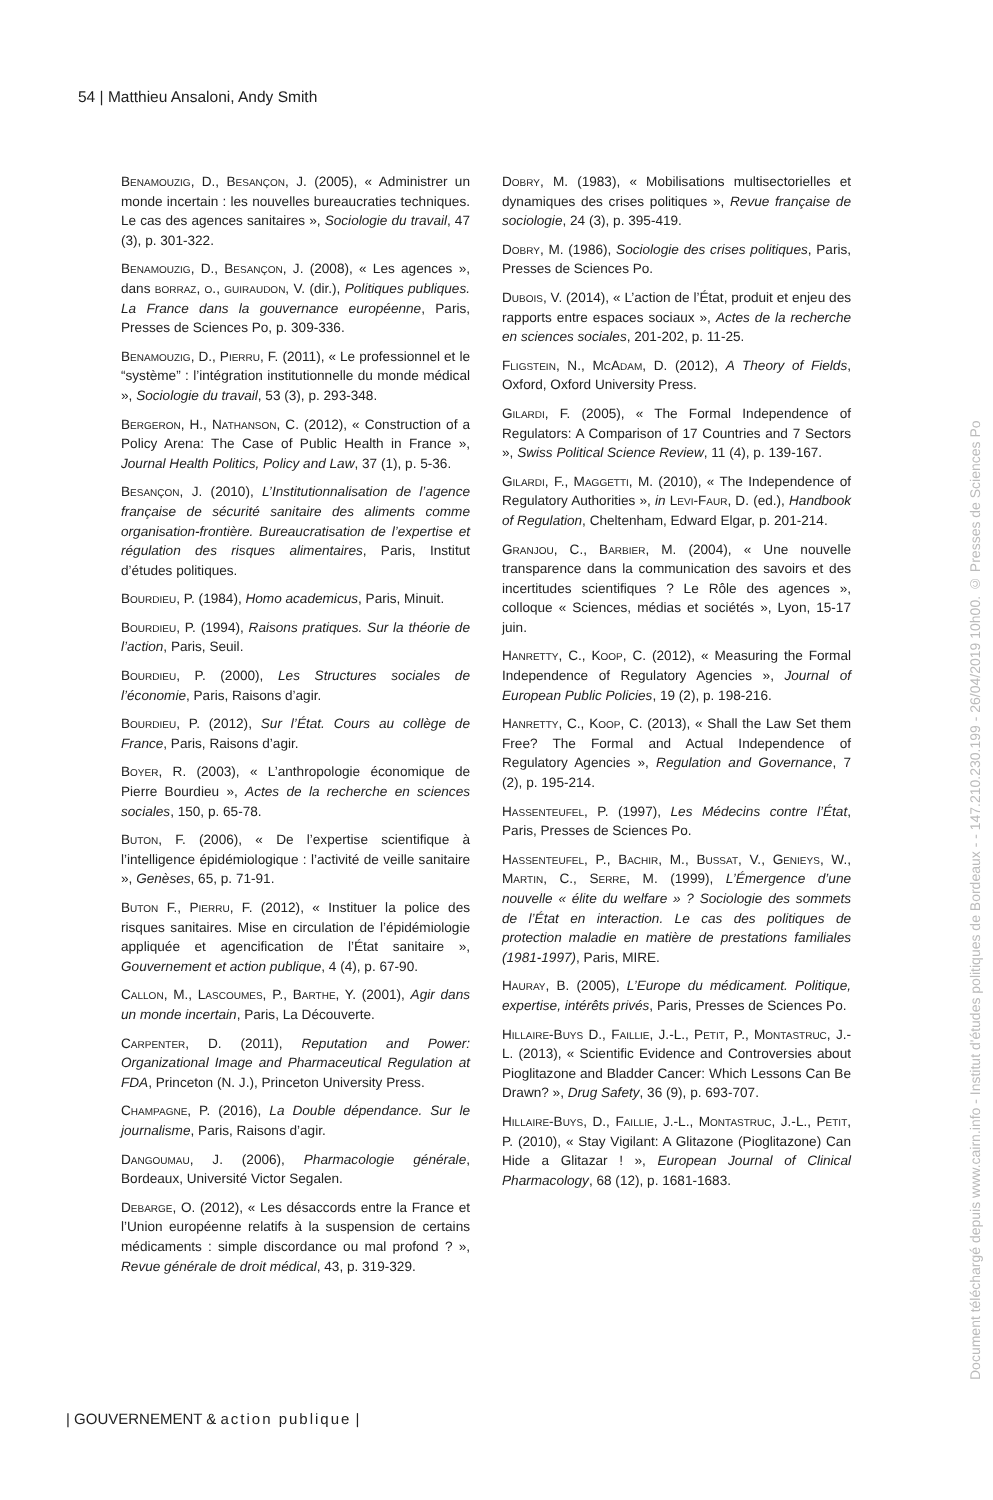54 | Matthieu Ansaloni, Andy Smith
Benamouzig, D., Besançon, J. (2005), « Administrer un monde incertain : les nouvelles bureaucraties techniques. Le cas des agences sanitaires », Sociologie du travail, 47 (3), p. 301-322.
Benamouzig, D., Besançon, J. (2008), « Les agences », dans borraz, o., guiraudon, V. (dir.), Politiques publiques. La France dans la gouvernance européenne, Paris, Presses de Sciences Po, p. 309-336.
Benamouzig, D., Pierru, F. (2011), « Le professionnel et le “système” : l’intégration institutionnelle du monde médical », Sociologie du travail, 53 (3), p. 293-348.
Bergeron, H., Nathanson, C. (2012), « Construction of a Policy Arena: The Case of Public Health in France », Journal Health Politics, Policy and Law, 37 (1), p. 5-36.
Besançon, J. (2010), L’Institutionnalisation de l’agence française de sécurité sanitaire des aliments comme organisation-frontière. Bureaucratisation de l’expertise et régulation des risques alimentaires, Paris, Institut d’études politiques.
Bourdieu, P. (1984), Homo academicus, Paris, Minuit.
Bourdieu, P. (1994), Raisons pratiques. Sur la théorie de l’action, Paris, Seuil.
Bourdieu, P. (2000), Les Structures sociales de l’économie, Paris, Raisons d’agir.
Bourdieu, P. (2012), Sur l’État. Cours au collège de France, Paris, Raisons d’agir.
Boyer, R. (2003), « L’anthropologie économique de Pierre Bourdieu », Actes de la recherche en sciences sociales, 150, p. 65-78.
Buton, F. (2006), « De l’expertise scientifique à l’intelligence épidémiologique : l’activité de veille sanitaire », Genèses, 65, p. 71-91.
Buton F., Pierru, F. (2012), « Instituer la police des risques sanitaires. Mise en circulation de l’épidémiologie appliquée et agencification de l’État sanitaire », Gouvernement et action publique, 4 (4), p. 67-90.
Callon, M., Lascoumes, P., Barthe, Y. (2001), Agir dans un monde incertain, Paris, La Découverte.
Carpenter, D. (2011), Reputation and Power: Organizational Image and Pharmaceutical Regulation at FDA, Princeton (N. J.), Princeton University Press.
Champagne, P. (2016), La Double dépendance. Sur le journalisme, Paris, Raisons d’agir.
Dangoumau, J. (2006), Pharmacologie générale, Bordeaux, Université Victor Segalen.
Debarge, O. (2012), « Les désaccords entre la France et l’Union européenne relatifs à la suspension de certains médicaments : simple discordance ou mal profond ? », Revue générale de droit médical, 43, p. 319-329.
Dobry, M. (1983), « Mobilisations multisectorielles et dynamiques des crises politiques », Revue française de sociologie, 24 (3), p. 395-419.
Dobry, M. (1986), Sociologie des crises politiques, Paris, Presses de Sciences Po.
Dubois, V. (2014), « L’action de l’État, produit et enjeu des rapports entre espaces sociaux », Actes de la recherche en sciences sociales, 201-202, p. 11-25.
Fligstein, N., McAdam, D. (2012), A Theory of Fields, Oxford, Oxford University Press.
Gilardi, F. (2005), « The Formal Independence of Regulators: A Comparison of 17 Countries and 7 Sectors », Swiss Political Science Review, 11 (4), p. 139-167.
Gilardi, F., Maggetti, M. (2010), « The Independence of Regulatory Authorities », in Levi-Faur, D. (ed.), Handbook of Regulation, Cheltenham, Edward Elgar, p. 201-214.
Granjou, C., Barbier, M. (2004), « Une nouvelle transparence dans la communication des savoirs et des incertitudes scientifiques ? Le Rôle des agences », colloque « Sciences, médias et sociétés », Lyon, 15-17 juin.
Hanretty, C., Koop, C. (2012), « Measuring the Formal Independence of Regulatory Agencies », Journal of European Public Policies, 19 (2), p. 198-216.
Hanretty, C., Koop, C. (2013), « Shall the Law Set them Free? The Formal and Actual Independence of Regulatory Agencies », Regulation and Governance, 7 (2), p. 195-214.
Hassenteufel, P. (1997), Les Médecins contre l’État, Paris, Presses de Sciences Po.
Hassenteufel, P., Bachir, M., Bussat, V., Genieys, W., Martin, C., Serre, M. (1999), L’Émergence d’une nouvelle « élite du welfare » ? Sociologie des sommets de l’État en interaction. Le cas des politiques de protection maladie en matière de prestations familiales (1981-1997), Paris, MIRE.
Hauray, B. (2005), L’Europe du médicament. Politique, expertise, intérêts privés, Paris, Presses de Sciences Po.
Hillaire-Buys D., Faillie, J.-L., Petit, P., Montastruc, J.-L. (2013), « Scientific Evidence and Controversies about Pioglitazone and Bladder Cancer: Which Lessons Can Be Drawn? », Drug Safety, 36 (9), p. 693-707.
Hillaire-Buys, D., Faillie, J.-L., Montastruc, J.-L., Petit, P. (2010), « Stay Vigilant: A Glitazone (Pioglitazone) Can Hide a Glitazar ! », European Journal of Clinical Pharmacology, 68 (12), p. 1681-1683.
| GOUVERNEMENT & action publique |
Document téléchargé depuis www.cairn.info - Institut d'études politiques de Bordeaux - - 147.210.230.199 - 26/04/2019 10h00. © Presses de Sciences Po